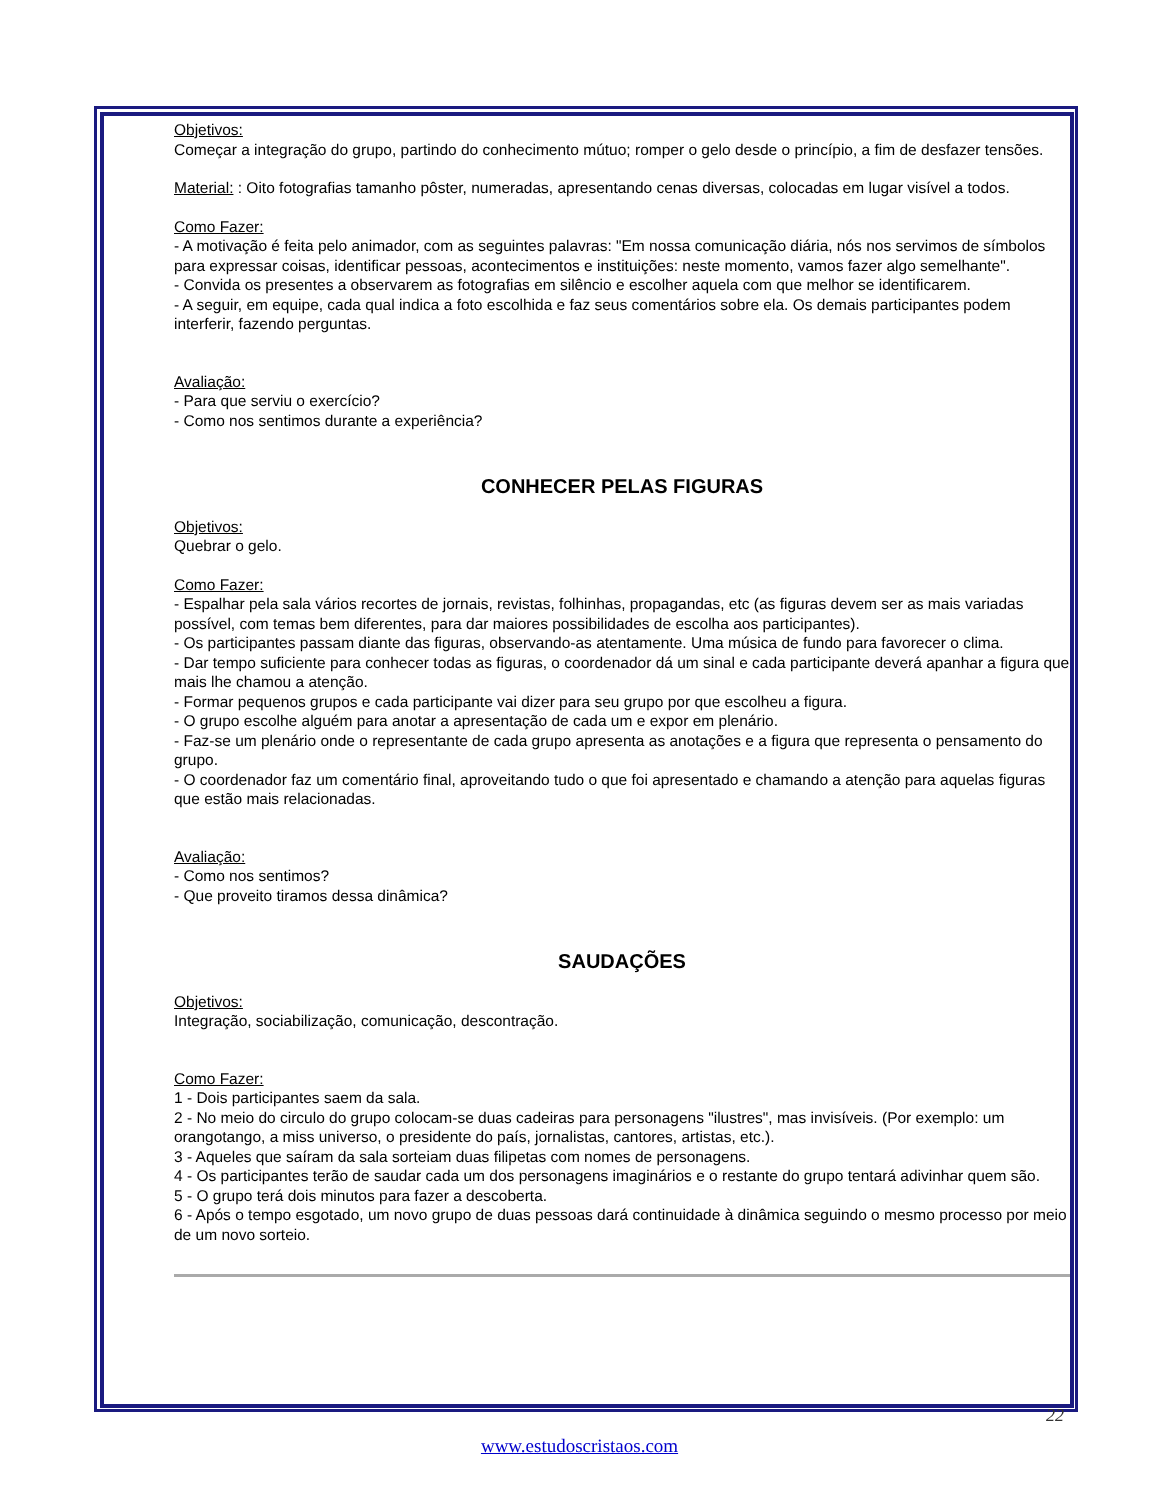Objetivos:
Começar a integração do grupo, partindo do conhecimento mútuo; romper o gelo desde o princípio, a fim de desfazer tensões.
Material: : Oito fotografias tamanho pôster, numeradas, apresentando cenas diversas, colocadas em lugar visível a todos.
Como Fazer:
- A motivação é feita pelo animador, com as seguintes palavras: "Em nossa comunicação diária, nós nos servimos de símbolos para expressar coisas, identificar pessoas, acontecimentos e instituições: neste momento, vamos fazer algo semelhante".
- Convida os presentes a observarem as fotografias em silêncio e escolher aquela com que melhor se identificarem.
- A seguir, em equipe, cada qual indica a foto escolhida e faz seus comentários sobre ela. Os demais participantes podem interferir, fazendo perguntas.
Avaliação:
- Para que serviu o exercício?
- Como nos sentimos durante a experiência?
CONHECER PELAS FIGURAS
Objetivos:
Quebrar o gelo.
Como Fazer:
- Espalhar pela sala vários recortes de jornais, revistas, folhinhas, propagandas, etc (as figuras devem ser as mais variadas possível, com temas bem diferentes, para dar maiores possibilidades de escolha aos participantes).
- Os participantes passam diante das figuras, observando-as atentamente. Uma música de fundo para favorecer o clima.
- Dar tempo suficiente para conhecer todas as figuras, o coordenador dá um sinal e cada participante deverá apanhar a figura que mais lhe chamou a atenção.
- Formar pequenos grupos e cada participante vai dizer para seu grupo por que escolheu a figura.
- O grupo escolhe alguém para anotar a apresentação de cada um e expor em plenário.
- Faz-se um plenário onde o representante de cada grupo apresenta as anotações e a figura que representa o pensamento do grupo.
- O coordenador faz um comentário final, aproveitando tudo o que foi apresentado e chamando a atenção para aquelas figuras que estão mais relacionadas.
Avaliação:
- Como nos sentimos?
- Que proveito tiramos dessa dinâmica?
SAUDAÇÕES
Objetivos:
Integração, sociabilização, comunicação, descontração.
Como Fazer:
1 - Dois participantes saem da sala.
2 - No meio do circulo do grupo colocam-se duas cadeiras para personagens "ilustres", mas invisíveis. (Por exemplo: um orangotango, a miss universo, o presidente do país, jornalistas, cantores, artistas, etc.).
3 - Aqueles que saíram da sala sorteiam duas filipetas com nomes de personagens.
4 - Os participantes terão de saudar cada um dos personagens imaginários e o restante do grupo tentará adivinhar quem são.
5 - O grupo terá dois minutos para fazer a descoberta.
6 - Após o tempo esgotado, um novo grupo de duas pessoas dará continuidade à dinâmica seguindo o mesmo processo por meio de um novo sorteio.
22
www.estudoscristaos.com